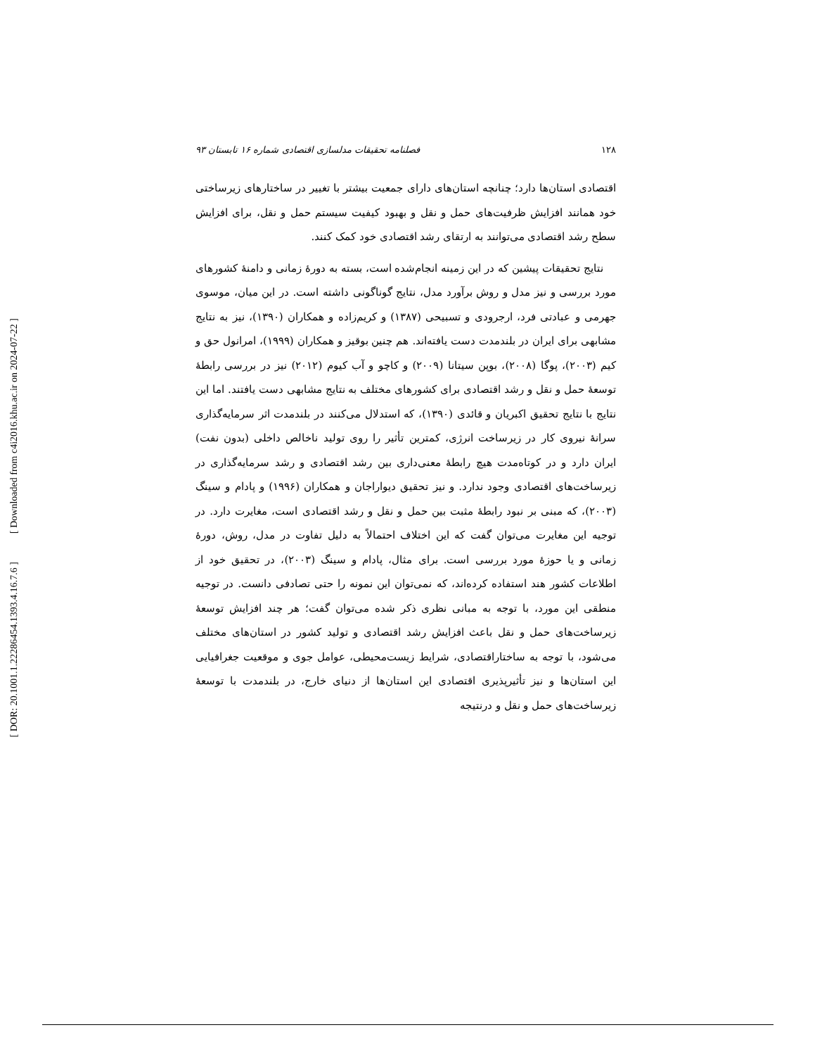[ Downloaded from c4i2016.khu.ac.ir on 2024-07-22 ]
[ DOR: 20.1001.1.22286454.1393.4.16.7.6 ]
۱۲۸ فصلنامه تحقیقات مدلسازی اقتصادی شماره ۱۶ تابستان ۹۳
اقتصادی استان‌ها دارد؛ چنانچه استان‌های دارای جمعیت بیشتر با تغییر در ساختارهای زیرساختی خود همانند افزایش ظرفیت‌های حمل و نقل و بهبود کیفیت سیستم حمل و نقل، برای افزایش سطح رشد اقتصادی می‌توانند به ارتقای رشد اقتصادی خود کمک کنند.
نتایج تحقیقات پیشین که در این زمینه انجام‌شده است، بسته به دورهٔ زمانی و دامنهٔ کشورهای مورد بررسی و نیز مدل و روش برآورد مدل، نتایج گوناگونی داشته است. در این میان، موسوی جهرمی و عبادتی فرد، ارجرودی و تسبیحی (۱۳۸۷) و کریم‌زاده و همکاران (۱۳۹۰)، نیز به نتایج مشابهی برای ایران در بلندمدت دست یافته‌اند. هم چنین بوقیز و همکاران (۱۹۹۹)، امرانول حق و کیم (۲۰۰۳)، پوگا (۲۰۰۸)، بوپن سیتانا (۲۰۰۹) و کاچو و آب کیوم (۲۰۱۲) نیز در بررسی رابطهٔ توسعهٔ حمل و نقل و رشد اقتصادی برای کشورهای مختلف به نتایج مشابهی دست یافتند. اما این نتایج با نتایج تحقیق اکبریان و قائدی (۱۳۹۰)، که استدلال می‌کنند در بلندمدت اثر سرمایه‌گذاری سرانهٔ نیروی کار در زیرساخت انرژی، کمترین تأثیر را روی تولید ناخالص داخلی (بدون نفت) ایران دارد و در کوتاه‌مدت هیچ رابطهٔ معنی‌داری بین رشد اقتصادی و رشد سرمایه‌گذاری در زیرساخت‌های اقتصادی وجود ندارد. و نیز تحقیق دیواراجان و همکاران (۱۹۹۶) و پادام و سینگ (۲۰۰۳)، که مبنی بر نبود رابطهٔ مثبت بین حمل و نقل و رشد اقتصادی است، مغایرت دارد. در توجیه این مغایرت می‌توان گفت که این اختلاف احتمالاً به دلیل تفاوت در مدل، روش، دورهٔ زمانی و یا حوزهٔ مورد بررسی است. برای مثال، پادام و سینگ (۲۰۰۳)، در تحقیق خود از اطلاعات کشور هند استفاده کرده‌اند، که نمی‌توان این نمونه را حتی تصادفی دانست. در توجیه منطقی این مورد، با توجه به مبانی نظری ذکر شده می‌توان گفت؛ هر چند افزایش توسعهٔ زیرساخت‌های حمل و نقل باعث افزایش رشد اقتصادی و تولید کشور در استان‌های مختلف می‌شود، با توجه به ساختاراقتصادی، شرایط زیست‌محیطی، عوامل جوی و موقعیت جغرافیایی این استان‌ها و نیز تأثیرپذیری اقتصادی این استان‌ها از دنیای خارج، در بلندمدت با توسعهٔ زیرساخت‌های حمل و نقل و درنتیجه